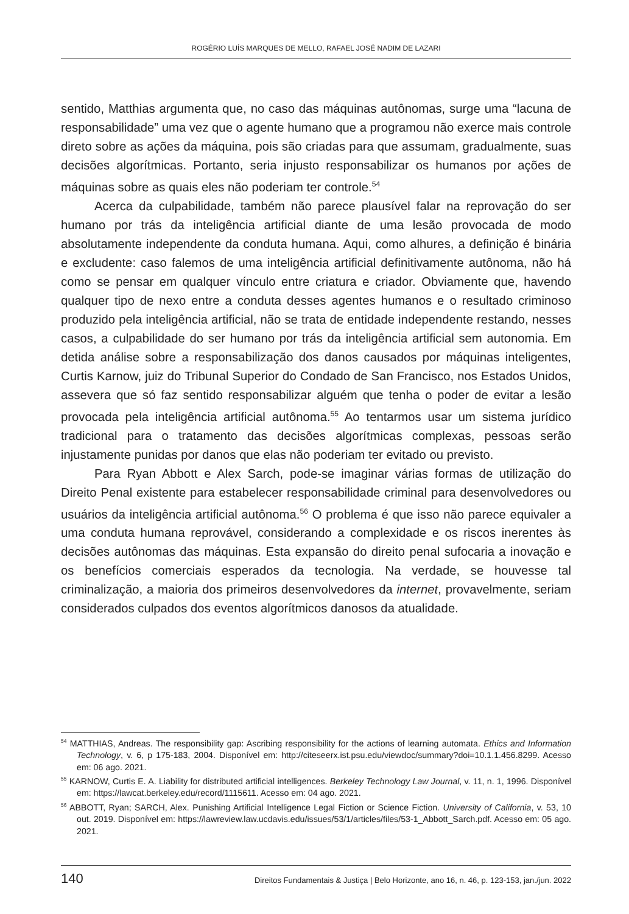ROGÉRIO LUÍS MARQUES DE MELLO, RAFAEL JOSÉ NADIM DE LAZARI
sentido, Matthias argumenta que, no caso das máquinas autônomas, surge uma “lacuna de responsabilidade” uma vez que o agente humano que a programou não exerce mais controle direto sobre as ações da máquina, pois são criadas para que assumam, gradualmente, suas decisões algorítmicas. Portanto, seria injusto responsabilizar os humanos por ações de máquinas sobre as quais eles não poderiam ter controle.<sup>54</sup>
Acerca da culpabilidade, também não parece plausível falar na reprovação do ser humano por trás da inteligência artificial diante de uma lesão provocada de modo absolutamente independente da conduta humana. Aqui, como alhures, a definição é binária e excludente: caso falemos de uma inteligência artificial definitivamente autônoma, não há como se pensar em qualquer vínculo entre criatura e criador. Obviamente que, havendo qualquer tipo de nexo entre a conduta desses agentes humanos e o resultado criminoso produzido pela inteligência artificial, não se trata de entidade independente restando, nesses casos, a culpabilidade do ser humano por trás da inteligência artificial sem autonomia. Em detida análise sobre a responsabilização dos danos causados por máquinas inteligentes, Curtis Karnow, juiz do Tribunal Superior do Condado de San Francisco, nos Estados Unidos, assevera que só faz sentido responsabilizar alguém que tenha o poder de evitar a lesão provocada pela inteligência artificial autônoma.<sup>55</sup> Ao tentarmos usar um sistema jurídico tradicional para o tratamento das decisões algorítmicas complexas, pessoas serão injustamente punidas por danos que elas não poderiam ter evitado ou previsto.
Para Ryan Abbott e Alex Sarch, pode-se imaginar várias formas de utilização do Direito Penal existente para estabelecer responsabilidade criminal para desenvolvedores ou usuários da inteligência artificial autônoma.<sup>56</sup> O problema é que isso não parece equivaler a uma conduta humana reprovável, considerando a complexidade e os riscos inerentes às decisões autônomas das máquinas. Esta expansão do direito penal sufocaria a inovação e os benefícios comerciais esperados da tecnologia. Na verdade, se houvesse tal criminalização, a maioria dos primeiros desenvolvedores da internet, provavelmente, seriam considerados culpados dos eventos algorítmicos danosos da atualidade.
<sup>54</sup> MATTHIAS, Andreas. The responsibility gap: Ascribing responsibility for the actions of learning automata. Ethics and Information Technology, v. 6, p 175-183, 2004. Disponível em: http://citeseerx.ist.psu.edu/viewdoc/summary?doi=10.1.1.456.8299. Acesso em: 06 ago. 2021.
<sup>55</sup> KARNOW, Curtis E. A. Liability for distributed artificial intelligences. Berkeley Technology Law Journal, v. 11, n. 1, 1996. Disponível em: https://lawcat.berkeley.edu/record/1115611. Acesso em: 04 ago. 2021.
<sup>56</sup> ABBOTT, Ryan; SARCH, Alex. Punishing Artificial Intelligence Legal Fiction or Science Fiction. University of California, v. 53, 10 out. 2019. Disponível em: https://lawreview.law.ucdavis.edu/issues/53/1/articles/files/53-1_Abbott_Sarch.pdf. Acesso em: 05 ago. 2021.
140 Direitos Fundamentais & Justiça | Belo Horizonte, ano 16, n. 46, p. 123-153, jan./jun. 2022